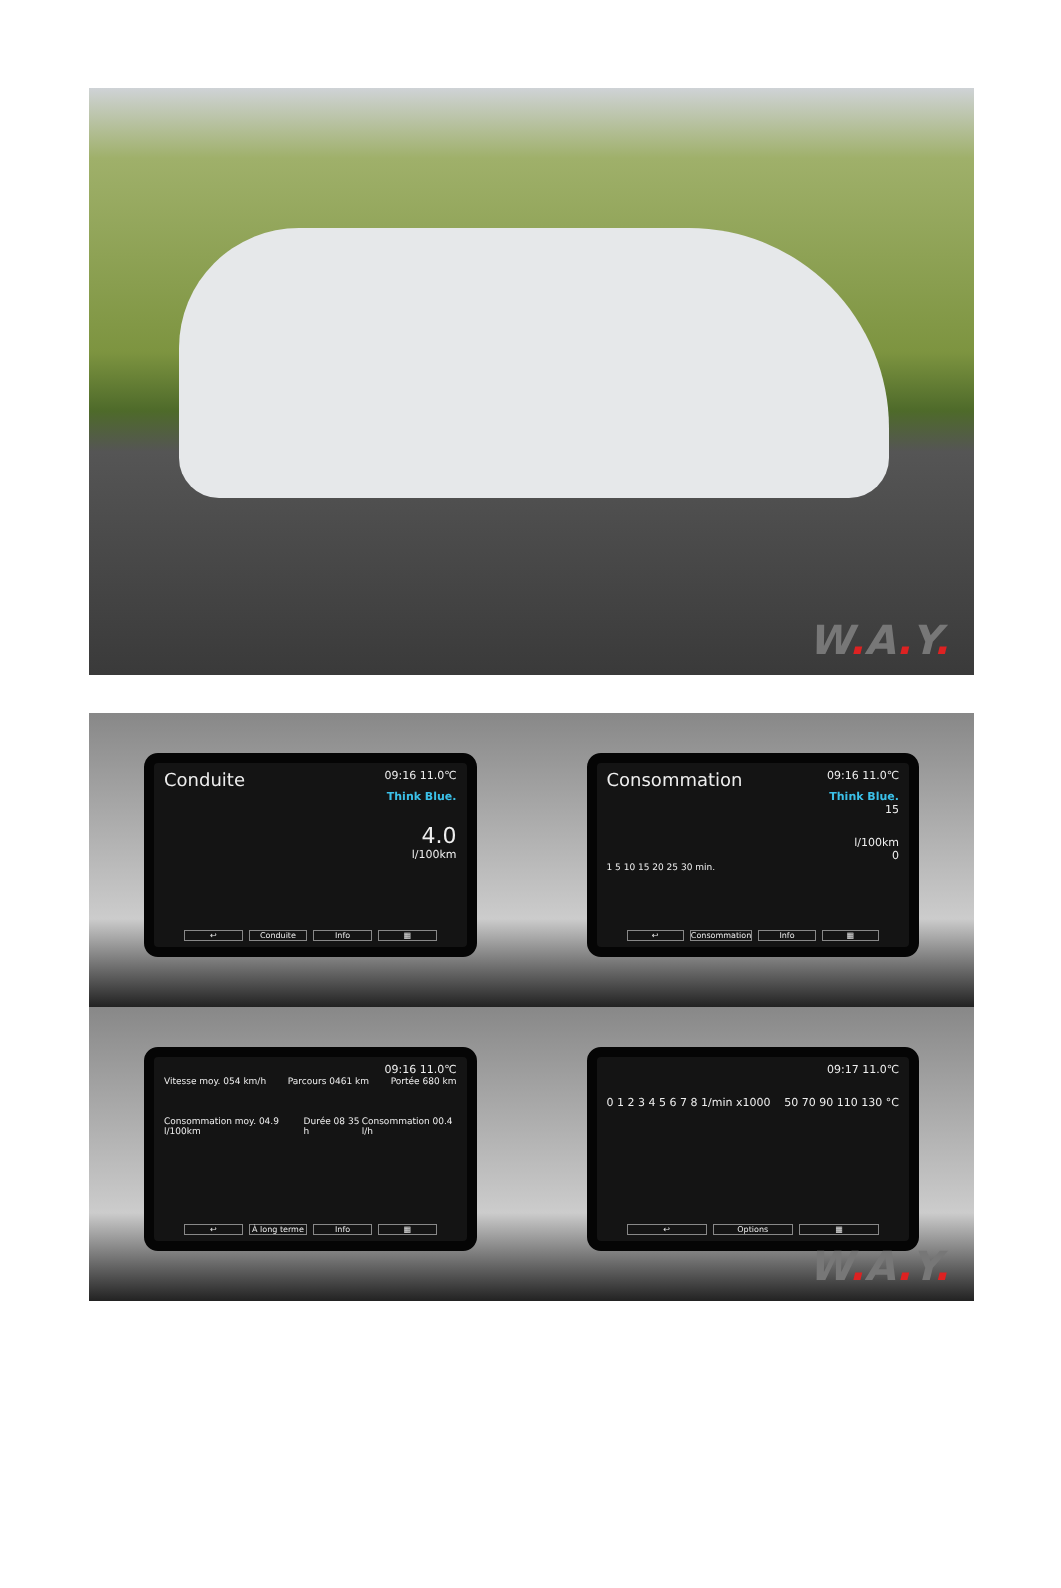W. A. Y.
Conduite 09:16 11.0℃
Think Blue.
4.0
l/100km
↩ Conduite Info ▦
Consommation 09:16 11.0℃
Think Blue.
15
l/100km
0
1 5 10 15 20 25 30 min.
↩ Consommation Info ▦
09:16 11.0℃
Vitesse moy. 054 km/h Parcours 0461 km Portée 680 km
Consommation moy. 04.9 l/100km Durée 08 35 h Consommation 00.4 l/h
↩ À long terme Info ▦
09:17 11.0℃
0 1 2 3 4 5 6 7 8 1/min x1000 50 70 90 110 130 °C
↩ Options ▦
W. A. Y.